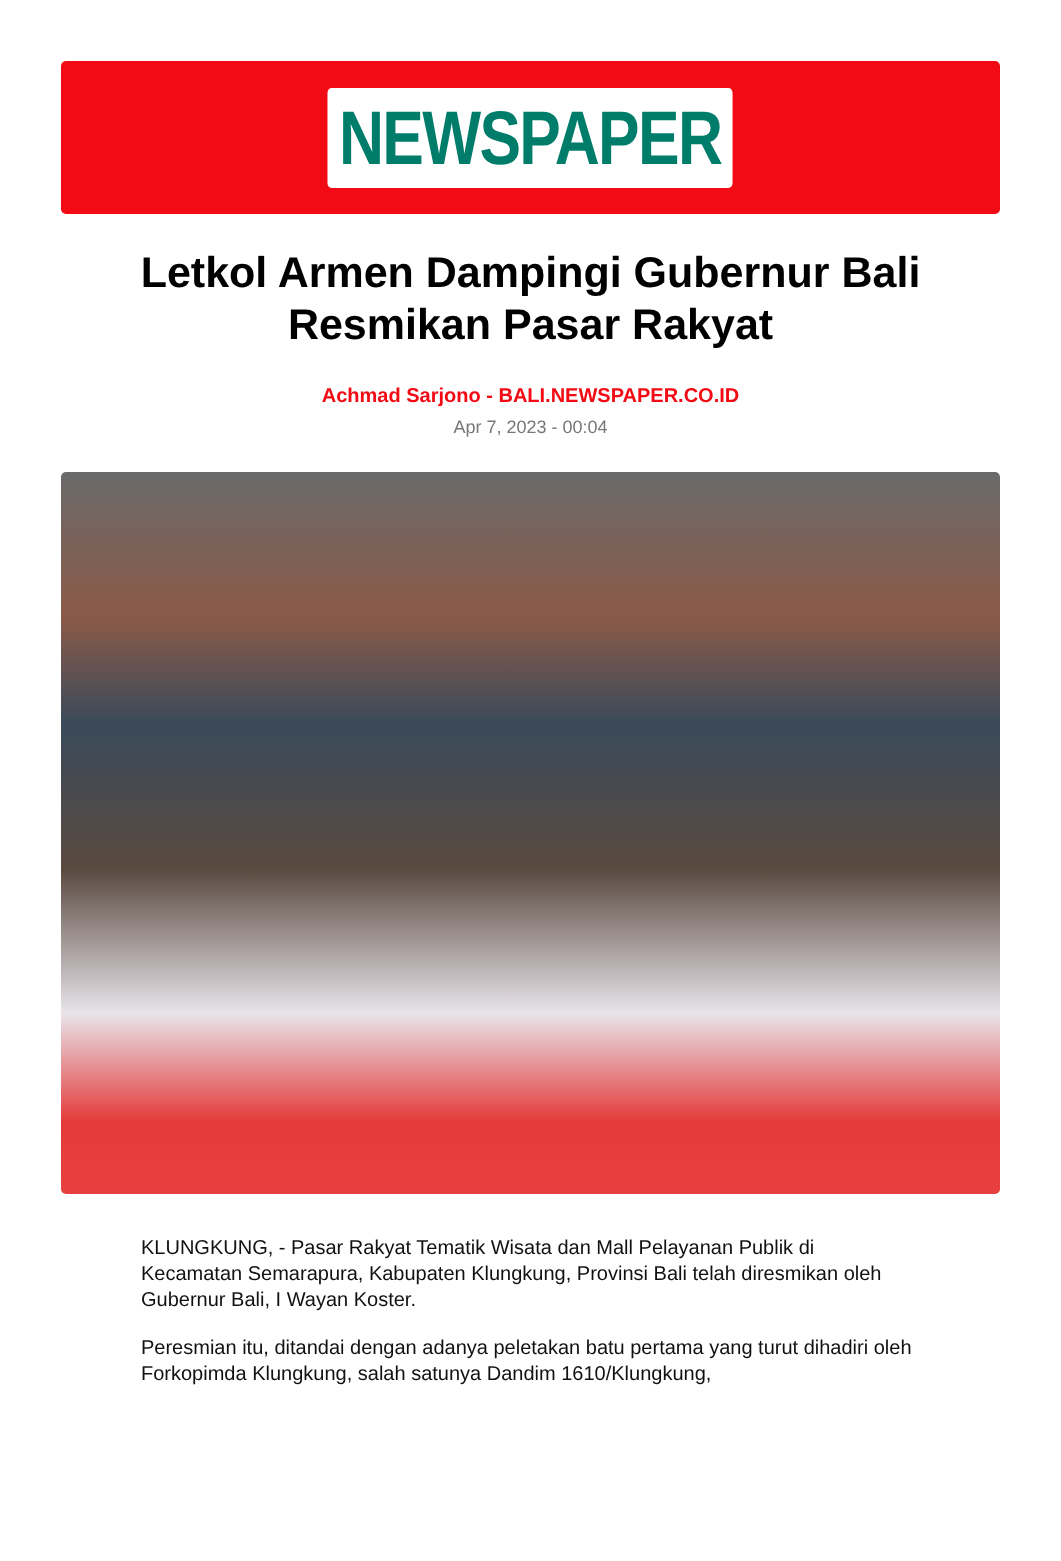NEWSPAPER
Letkol Armen Dampingi Gubernur Bali Resmikan Pasar Rakyat
Achmad Sarjono - BALI.NEWSPAPER.CO.ID
Apr 7, 2023 - 00:04
KLUNGKUNG, - Pasar Rakyat Tematik Wisata dan Mall Pelayanan Publik di Kecamatan Semarapura, Kabupaten Klungkung, Provinsi Bali telah diresmikan oleh Gubernur Bali, I Wayan Koster.
Peresmian itu, ditandai dengan adanya peletakan batu pertama yang turut dihadiri oleh Forkopimda Klungkung, salah satunya Dandim 1610/Klungkung,